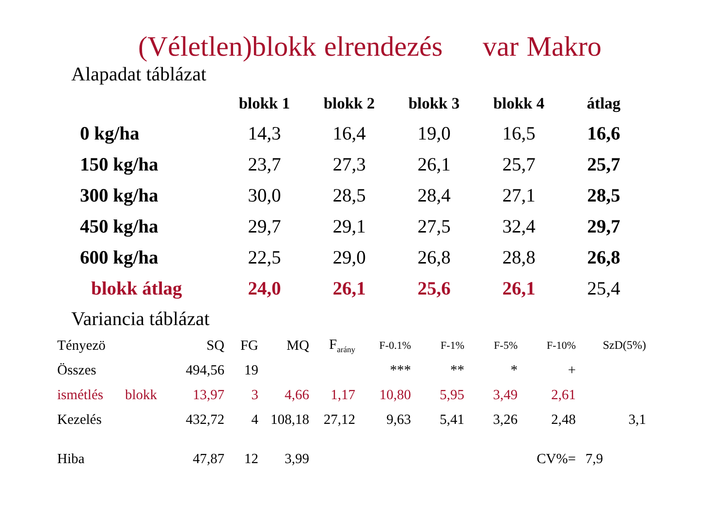(Véletlen)blokk elrendezés var Makro
Alapadat táblázat
| | blokk 1 | blokk 2 | blokk 3 | blokk 4 | átlag |
| --- | --- | --- | --- | --- | --- |
| 0 kg/ha | 14,3 | 16,4 | 19,0 | 16,5 | 16,6 |
| 150 kg/ha | 23,7 | 27,3 | 26,1 | 25,7 | 25,7 |
| 300 kg/ha | 30,0 | 28,5 | 28,4 | 27,1 | 28,5 |
| 450 kg/ha | 29,7 | 29,1 | 27,5 | 32,4 | 29,7 |
| 600 kg/ha | 22,5 | 29,0 | 26,8 | 28,8 | 26,8 |
| blokk átlag | 24,0 | 26,1 | 25,6 | 26,1 | 25,4 |
Variancia táblázat
| Tényezö | | SQ | FG | MQ | F<sub>arány</sub> | F-0.1% | F-1% | F-5% | F-10% | SzD(5%) |
| --- | --- | --- | --- | --- | --- | --- | --- | --- | --- | --- |
| Összes | | 494,56 | 19 | | | *** | ** | * | + | |
| ismétlés | blokk | 13,97 | 3 | 4,66 | 1,17 | 10,80 | 5,95 | 3,49 | 2,61 | |
| Kezelés | | 432,72 | 4 | 108,18 | 27,12 | 9,63 | 5,41 | 3,26 | 2,48 | 3,1 |
| Hiba | | 47,87 | 12 | 3,99 | | | | | CV%= | 7,9 |